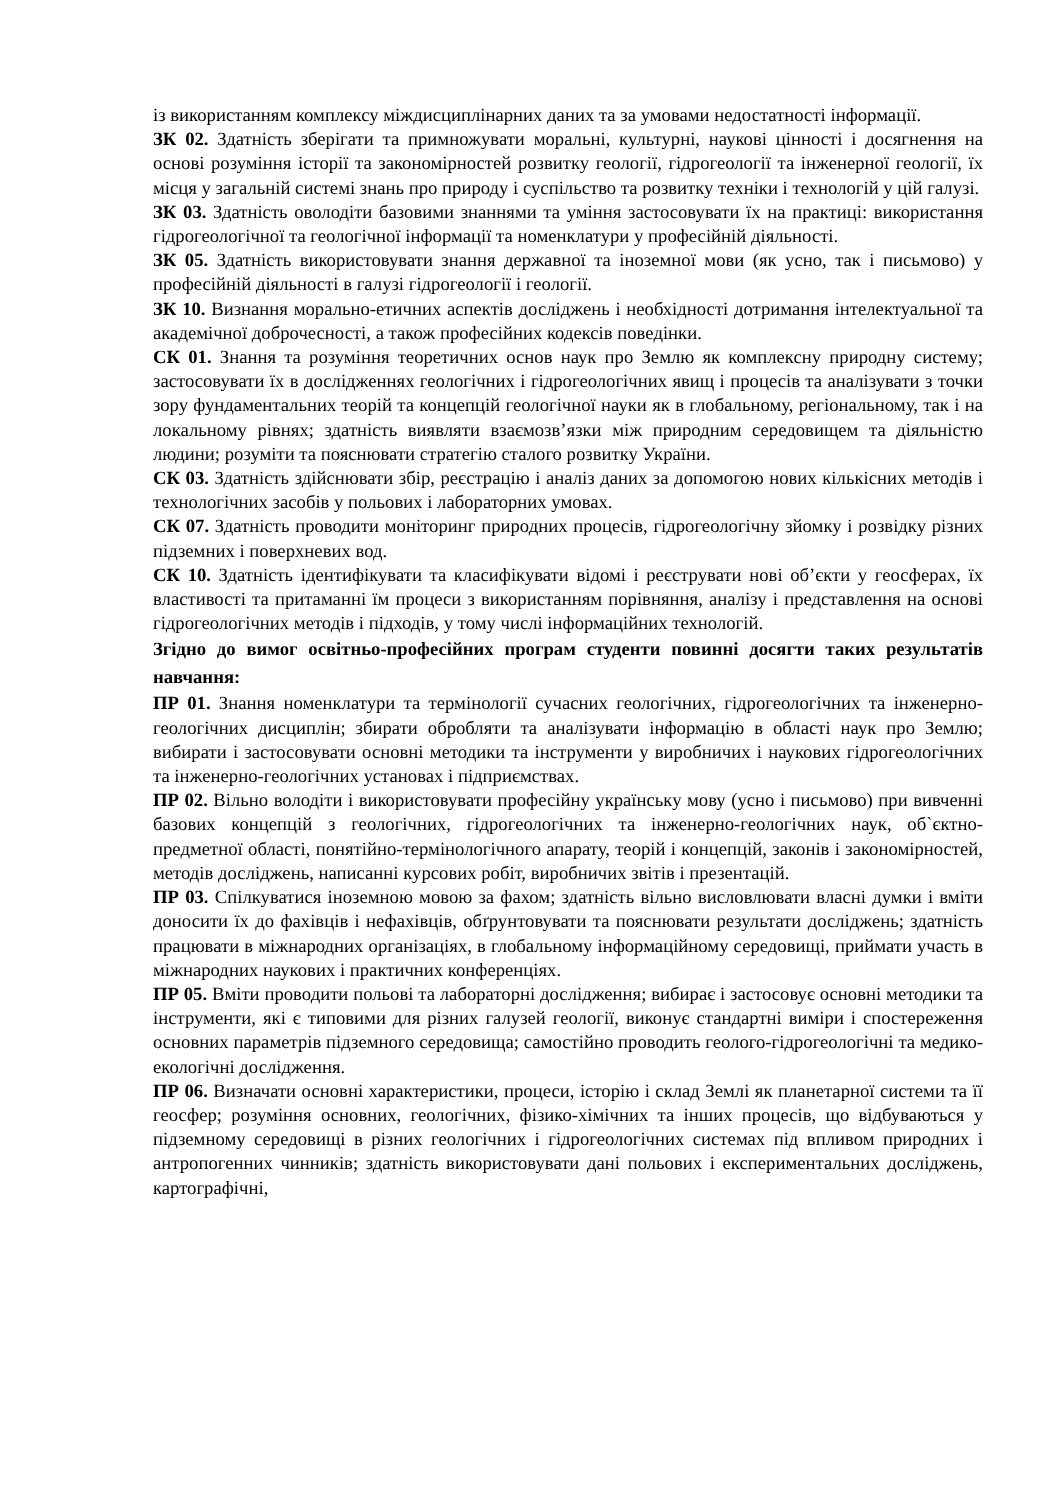із використанням комплексу міждисциплінарних даних та за умовами недостатності інформації.
ЗК 02. Здатність зберігати та примножувати моральні, культурні, наукові цінності і досягнення на основі розуміння історії та закономірностей розвитку геології, гідрогеології та інженерної геології, їх місця у загальній системі знань про природу і суспільство та розвитку техніки і технологій у цій галузі.
ЗК 03. Здатність оволодіти базовими знаннями та уміння застосовувати їх на практиці: використання гідрогеологічної та геологічної інформації та номенклатури у професійній діяльності.
ЗК 05. Здатність використовувати знання державної та іноземної мови (як усно, так і письмово) у професійній діяльності в галузі гідрогеології і геології.
ЗК 10. Визнання морально-етичних аспектів досліджень і необхідності дотримання інтелектуальної та академічної доброчесності, а також професійних кодексів поведінки.
СК 01. Знання та розуміння теоретичних основ наук про Землю як комплексну природну систему; застосовувати їх в дослідженнях геологічних і гідрогеологічних явищ і процесів та аналізувати з точки зору фундаментальних теорій та концепцій геологічної науки як в глобальному, регіональному, так і на локальному рівнях; здатність виявляти взаємозв’язки між природним середовищем та діяльністю людини; розуміти та пояснювати стратегію сталого розвитку України.
СК 03. Здатність здійснювати збір, реєстрацію і аналіз даних за допомогою нових кількісних методів і технологічних засобів у польових і лабораторних умовах.
СК 07. Здатність проводити моніторинг природних процесів, гідрогеологічну зйомку і розвідку різних підземних і поверхневих вод.
СК 10. Здатність ідентифікувати та класифікувати відомі і реєструвати нові об’єкти у геосферах, їх властивості та притаманні їм процеси з використанням порівняння, аналізу і представлення на основі гідрогеологічних методів і підходів, у тому числі інформаційних технологій.
Згідно до вимог освітньо-професійних програм студенти повинні досягти таких результатів навчання:
ПР 01. Знання номенклатури та термінології сучасних геологічних, гідрогеологічних та інженерно-геологічних дисциплін; збирати обробляти та аналізувати інформацію в області наук про Землю; вибирати і застосовувати основні методики та інструменти у виробничих і наукових гідрогеологічних та інженерно-геологічних установах і підприємствах.
ПР 02. Вільно володіти і використовувати професійну українську мову (усно і письмово) при вивченні базових концепцій з геологічних, гідрогеологічних та інженерно-геологічних наук, об`єктно-предметної області, понятійно-термінологічного апарату, теорій і концепцій, законів і закономірностей, методів досліджень, написанні курсових робіт, виробничих звітів і презентацій.
ПР 03. Спілкуватися іноземною мовою за фахом; здатність вільно висловлювати власні думки і вміти доносити їх до фахівців і нефахівців, обґрунтовувати та пояснювати результати досліджень; здатність працювати в міжнародних організаціях, в глобальному інформаційному середовищі, приймати участь в міжнародних наукових і практичних конференціях.
ПР 05. Вміти проводити польові та лабораторні дослідження; вибирає і застосовує основні методики та інструменти, які є типовими для різних галузей геології, виконує стандартні виміри і спостереження основних параметрів підземного середовища; самостійно проводить геолого-гідрогеологічні та медико-екологічні дослідження.
ПР 06. Визначати основні характеристики, процеси, історію і склад Землі як планетарної системи та її геосфер; розуміння основних, геологічних, фізико-хімічних та інших процесів, що відбуваються у підземному середовищі в різних геологічних і гідрогеологічних системах під впливом природних і антропогенних чинників; здатність використовувати дані польових і експериментальних досліджень, картографічні,